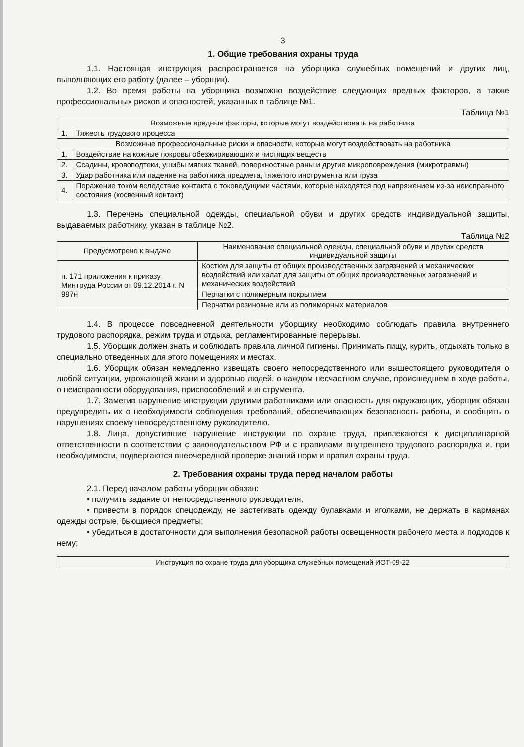3
1. Общие требования охраны труда
1.1. Настоящая инструкция распространяется на уборщика служебных помещений и других лиц, выполняющих его работу (далее – уборщик).
1.2. Во время работы на уборщика возможно воздействие следующих вредных факторов, а также профессиональных рисков и опасностей, указанных в таблице №1.
Таблица №1
| Возможные вредные факторы, которые могут воздействовать на работника | |
| --- | --- |
| 1. | Тяжесть трудового процесса |
| Возможные профессиональные риски и опасности, которые могут воздействовать на работника | |
| 1. | Воздействие на кожные покровы обезжиривающих и чистящих веществ |
| 2. | Ссадины, кровоподтеки, ушибы мягких тканей, поверхностные раны и другие микроповреждения (микротравмы) |
| 3. | Удар работника или падение на работника предмета, тяжелого инструмента или груза |
| 4. | Поражение током вследствие контакта с токоведущими частями, которые находятся под напряжением из-за неисправного состояния (косвенный контакт) |
1.3. Перечень специальной одежды, специальной обуви и других средств индивидуальной защиты, выдаваемых работнику, указан в таблице №2.
Таблица №2
| Предусмотрено к выдаче | Наименование специальной одежды, специальной обуви и других средств индивидуальной защиты |
| --- | --- |
| п. 171 приложения к приказу Минтруда России от 09.12.2014 г. N 997н | Костюм для защиты от общих производственных загрязнений и механических воздействий или халат для защиты от общих производственных загрязнений и механических воздействий |
| | Перчатки с полимерным покрытием |
| | Перчатки резиновые или из полимерных материалов |
1.4. В процессе повседневной деятельности уборщику необходимо соблюдать правила внутреннего трудового распорядка, режим труда и отдыха, регламентированные перерывы.
1.5. Уборщик должен знать и соблюдать правила личной гигиены. Принимать пищу, курить, отдыхать только в специально отведенных для этого помещениях и местах.
1.6. Уборщик обязан немедленно извещать своего непосредственного или вышестоящего руководителя о любой ситуации, угрожающей жизни и здоровью людей, о каждом несчастном случае, происшедшем в ходе работы, о неисправности оборудования, приспособлений и инструмента.
1.7. Заметив нарушение инструкции другими работниками или опасность для окружающих, уборщик обязан предупредить их о необходимости соблюдения требований, обеспечивающих безопасность работы, и сообщить о нарушениях своему непосредственному руководителю.
1.8. Лица, допустившие нарушение инструкции по охране труда, привлекаются к дисциплинарной ответственности в соответствии с законодательством РФ и с правилами внутреннего трудового распорядка и, при необходимости, подвергаются внеочередной проверке знаний норм и правил охраны труда.
2. Требования охраны труда перед началом работы
2.1. Перед началом работы уборщик обязан:
• получить задание от непосредственного руководителя;
• привести в порядок спецодежду, не застегивать одежду булавками и иголками, не держать в карманах одежды острые, бьющиеся предметы;
• убедиться в достаточности для выполнения безопасной работы освещенности рабочего места и подходов к нему;
Инструкция по охране труда для уборщика служебных помещений ИОТ-09-22